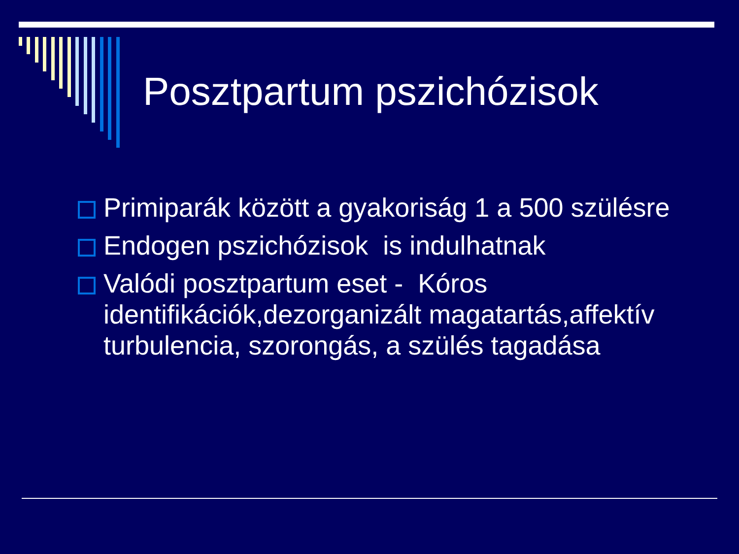Posztpartum pszichózisok
Primiparák között a gyakoriság 1 a 500 szülésre
Endogen pszichózisok is indulhatnak
Valódi posztpartum eset - Kóros identifikációk,dezorganizált magatartás,affektív turbulencia, szorongás, a szülés tagadása